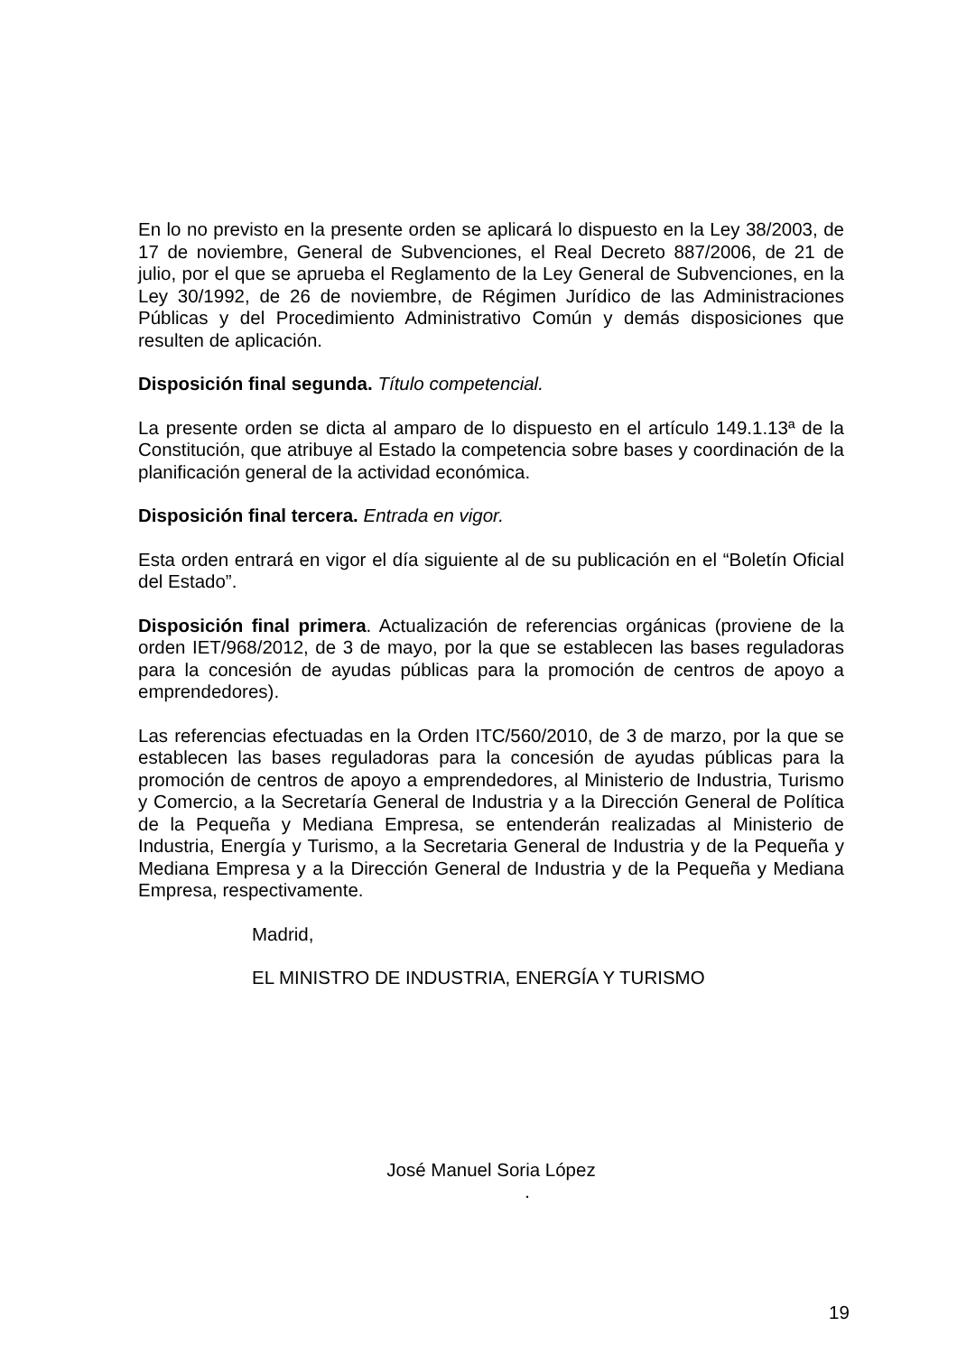En lo no previsto en la presente orden se aplicará lo dispuesto en la Ley 38/2003, de 17 de noviembre, General de Subvenciones, el Real Decreto 887/2006, de 21 de julio, por el que se aprueba el Reglamento de la Ley General de Subvenciones, en la Ley 30/1992, de 26 de noviembre, de Régimen Jurídico de las Administraciones Públicas y del Procedimiento Administrativo Común y demás disposiciones que resulten de aplicación.
Disposición final segunda. Título competencial.
La presente orden se dicta al amparo de lo dispuesto en el artículo 149.1.13ª de la Constitución, que atribuye al Estado la competencia sobre bases y coordinación de la planificación general de la actividad económica.
Disposición final tercera. Entrada en vigor.
Esta orden entrará en vigor el día siguiente al de su publicación en el “Boletín Oficial del Estado”.
Disposición final primera. Actualización de referencias orgánicas (proviene de la orden IET/968/2012, de 3 de mayo, por la que se establecen las bases reguladoras para la concesión de ayudas públicas para la promoción de centros de apoyo a emprendedores).
Las referencias efectuadas en la Orden ITC/560/2010, de 3 de marzo, por la que se establecen las bases reguladoras para la concesión de ayudas públicas para la promoción de centros de apoyo a emprendedores, al Ministerio de Industria, Turismo y Comercio, a la Secretaría General de Industria y a la Dirección General de Política de la Pequeña y Mediana Empresa, se entenderán realizadas al Ministerio de Industria, Energía y Turismo, a la Secretaria General de Industria y de la Pequeña y Mediana Empresa y a la Dirección General de Industria y de la Pequeña y Mediana Empresa, respectivamente.
Madrid,
EL MINISTRO DE INDUSTRIA, ENERGÍA Y TURISMO
José Manuel Soria López
.
19